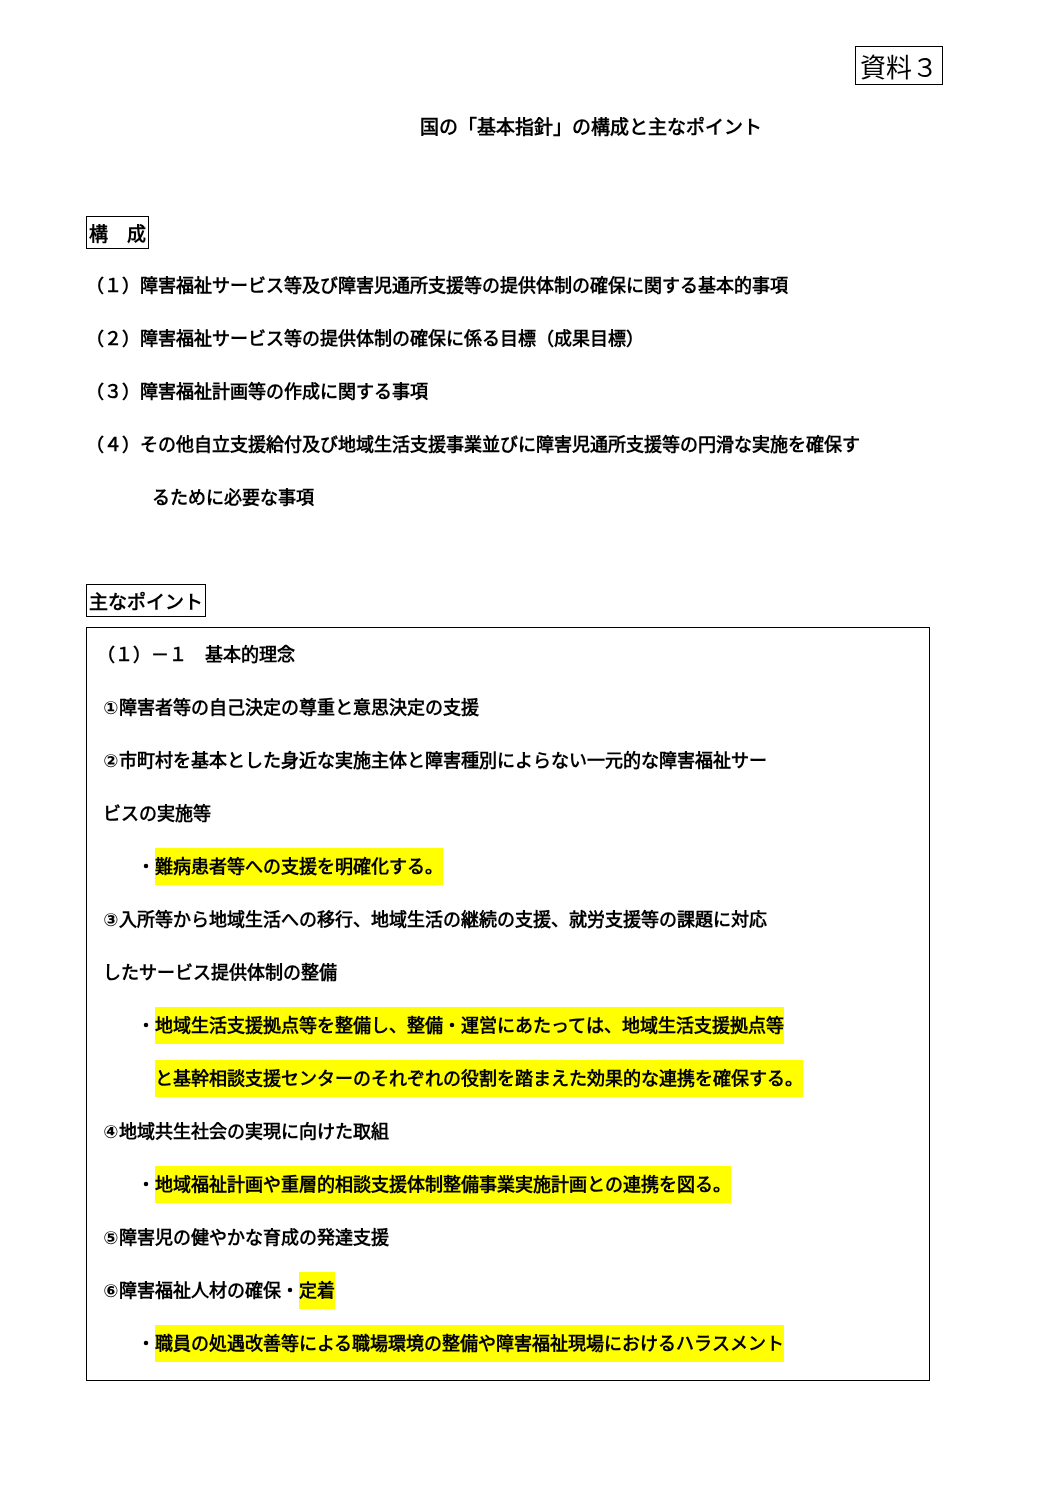資料３
国の「基本指針」の構成と主なポイント
構　成
（１）障害福祉サービス等及び障害児通所支援等の提供体制の確保に関する基本的事項
（２）障害福祉サービス等の提供体制の確保に係る目標（成果目標）
（３）障害福祉計画等の作成に関する事項
（４）その他自立支援給付及び地域生活支援事業並びに障害児通所支援等の円滑な実施を確保す
るために必要な事項
主なポイント
（１）－１　基本的理念
①障害者等の自己決定の尊重と意思決定の支援
②市町村を基本とした身近な実施主体と障害種別によらない一元的な障害福祉サー
ビスの実施等
・難病患者等への支援を明確化する。
③入所等から地域生活への移行、地域生活の継続の支援、就労支援等の課題に対応
したサービス提供体制の整備
・地域生活支援拠点等を整備し、整備・運営にあたっては、地域生活支援拠点等
と基幹相談支援センターのそれぞれの役割を踏まえた効果的な連携を確保する。
④地域共生社会の実現に向けた取組
・地域福祉計画や重層的相談支援体制整備事業実施計画との連携を図る。
⑤障害児の健やかな育成の発達支援
⑥障害福祉人材の確保・定着
・職員の処遇改善等による職場環境の整備や障害福祉現場におけるハラスメント